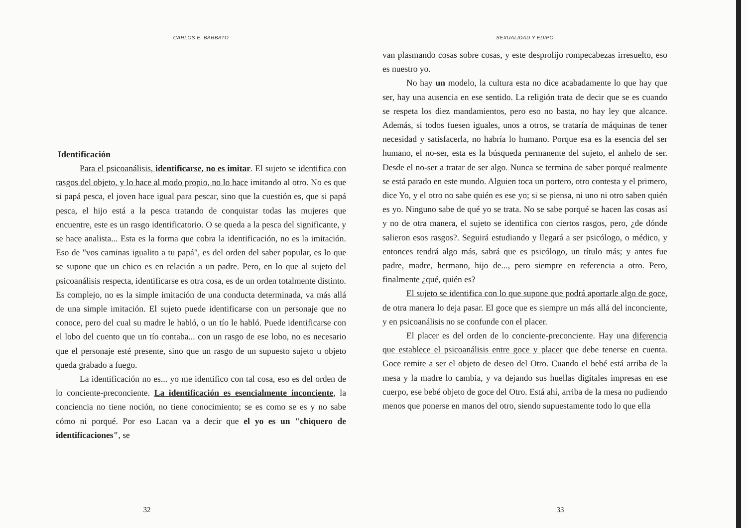CARLOS E. BARBATO
Identificación
Para el psicoanálisis, identificarse, no es imitar. El sujeto se identifica con rasgos del objeto, y lo hace al modo propio, no lo hace imitando al otro. No es que si papá pesca, el joven hace igual para pescar, sino que la cuestión es, que si papá pesca, el hijo está a la pesca tratando de conquistar todas las mujeres que encuentre, este es un rasgo identificatorio. O se queda a la pesca del significante, y se hace analista... Esta es la forma que cobra la identificación, no es la imitación. Eso de "vos caminas igualito a tu papá", es del orden del saber popular, es lo que se supone que un chico es en relación a un padre. Pero, en lo que al sujeto del psicoanálisis respecta, identificarse es otra cosa, es de un orden totalmente distinto. Es complejo, no es la simple imitación de una conducta determinada, va más allá de una simple imitación. El sujeto puede identificarse con un personaje que no conoce, pero del cual su madre le habló, o un tío le habló. Puede identificarse con el lobo del cuento que un tío contaba... con un rasgo de ese lobo, no es necesario que el personaje esté presente, sino que un rasgo de un supuesto sujeto u objeto queda grabado a fuego.
La identificación no es... yo me identifico con tal cosa, eso es del orden de lo conciente-preconciente. La identificación es esencialmente inconciente, la conciencia no tiene noción, no tiene conocimiento; se es como se es y no sabe cómo ni porqué. Por eso Lacan va a decir que el yo es un "chiquero de identificaciones", se
32
SEXUALIDAD Y EDIPO
van plasmando cosas sobre cosas, y este desprolijo rompecabezas irresuelto, eso es nuestro yo.
No hay un modelo, la cultura esta no dice acabadamente lo que hay que ser, hay una ausencia en ese sentido. La religión trata de decir que se es cuando se respeta los diez mandamientos, pero eso no basta, no hay ley que alcance. Además, si todos fuesen iguales, unos a otros, se trataría de máquinas de tener necesidad y satisfacerla, no habría lo humano. Porque esa es la esencia del ser humano, el no-ser, esta es la búsqueda permanente del sujeto, el anhelo de ser. Desde el no-ser a tratar de ser algo. Nunca se termina de saber porqué realmente se está parado en este mundo. Alguien toca un portero, otro contesta y el primero, dice Yo, y el otro no sabe quién es ese yo; si se piensa, ni uno ni otro saben quién es yo. Ninguno sabe de qué yo se trata. No se sabe porqué se hacen las cosas así y no de otra manera, el sujeto se identifica con ciertos rasgos, pero, ¿de dónde salieron esos rasgos?. Seguirá estudiando y llegará a ser psicólogo, o médico, y entonces tendrá algo más, sabrá que es psicólogo, un título más; y antes fue padre, madre, hermano, hijo de..., pero siempre en referencia a otro. Pero, finalmente ¿qué, quién es?
El sujeto se identifica con lo que supone que podrá aportarle algo de goce, de otra manera lo deja pasar. El goce que es siempre un más allá del inconciente, y en psicoanálisis no se confunde con el placer.
El placer es del orden de lo conciente-preconciente. Hay una diferencia que establece el psicoanálisis entre goce y placer que debe tenerse en cuenta. Goce remite a ser el objeto de deseo del Otro. Cuando el bebé está arriba de la mesa y la madre lo cambia, y va dejando sus huellas digitales impresas en ese cuerpo, ese bebé objeto de goce del Otro. Está ahí, arriba de la mesa no pudiendo menos que ponerse en manos del otro, siendo supuestamente todo lo que ella
33